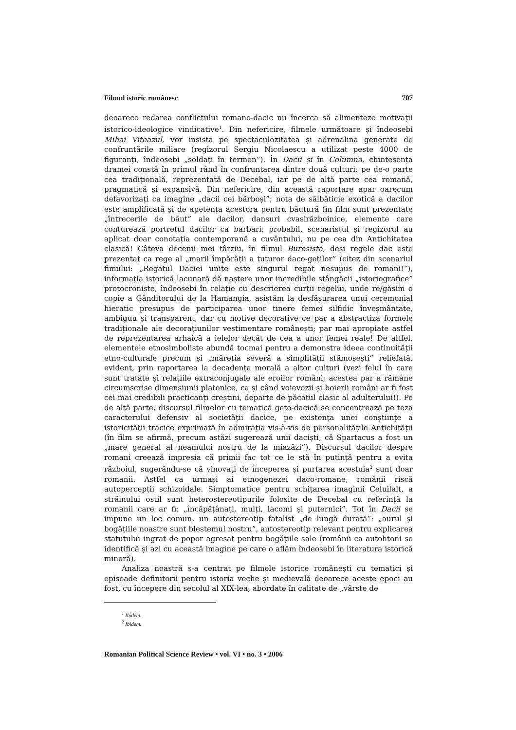Filmul istoric românesc 707
deoarece redarea conflictului romano-dacic nu încerca să alimenteze motivații istorico-ideologice vindicative<sup>1</sup>. Din nefericire, filmele următoare și îndeosebi Mihai Viteazul, vor insista pe spectaculozitatea și adrenalina generate de confruntările miliare (regizorul Sergiu Nicolaescu a utilizat peste 4000 de figuranți, îndeosebi „soldați în termen”). În Dacii și în Columna, chintesența dramei constă în primul rând în confruntarea dintre două culturi: pe de-o parte cea tradițională, reprezentată de Decebal, iar pe de altă parte cea romană, pragmatică și expansivă. Din nefericire, din această raportare apar oarecum defavorizați ca imagine „dacii cei bărboși”; nota de sălbăticie exotică a dacilor este amplificată și de apetența acestora pentru băutură (în film sunt prezentate „întrecerile de băut” ale dacilor, dansuri cvasirăzboinice, elemente care conturează portretul dacilor ca barbari; probabil, scenaristul și regizorul au aplicat doar conotația contemporană a cuvântului, nu pe cea din Antichitatea clasică! Câteva decenii mei târziu, în filmul Buresista, deși regele dac este prezentat ca rege al „marii împărății a tuturor daco-geților” (citez din scenariul fimului: „Regatul Daciei unite este singurul regat nesupus de romani!”), informația istorică lacunară dă naștere unor incredibile stângăcii „istoriografice” protocroniste, îndeosebi în relație cu descrierea curții regelui, unde re/găsim o copie a Gânditorului de la Hamangia, asistăm la desfășurarea unui ceremonial hieratic presupus de participarea unor tinere femei silfidic înveșmântate, ambiguu și transparent, dar cu motive decorative ce par a abstractiza formele tradiționale ale decorațiunilor vestimentare românești; par mai apropiate astfel de reprezentarea arhaică a ielelor decât de cea a unor femei reale! De altfel, elementele etnosimboliste abundă tocmai pentru a demonstra ideea continuității etno-culturale precum și „măreția severă a simplității stămoșești” reliefată, evident, prin raportarea la decadența morală a altor culturi (vezi felul în care sunt tratate și relațiile extraconjugale ale eroilor români; acestea par a rămâne circumscrise dimensiunii platonice, ca și când voievozii și boierii români ar fi fost cei mai credibili practicanți creștini, departe de păcatul clasic al adulterului!). Pe de altă parte, discursul filmelor cu tematică geto-dacică se concentrează pe teza caracterului defensiv al societății dacice, pe existența unei conștiințe a istoricității tracice exprimată în admirația vis-à-vis de personalitățile Antichității (în film se afirmă, precum astăzi sugerează unii daciști, că Spartacus a fost un „mare general al neamului nostru de la miazăzi”). Discursul dacilor despre romani creează impresia că primii fac tot ce le stă în putință pentru a evita războiul, sugerându-se că vinovați de începerea și purtarea acestuia<sup>2</sup> sunt doar romanii. Astfel ca urmași ai etnogenezei daco-romane, românii riscă autopercepții schizoidale. Simptomatice pentru schițarea imaginii Celuilalt, a străinului ostil sunt heterostereotipurile folosite de Decebal cu referință la romanii care ar fi: „încăpățânați, mulți, lacomi și puternici”. Tot în Dacii se impune un loc comun, un autostereotip fatalist „de lungă durată”: „aurul și bogățiile noastre sunt blestemul nostru”, autostereotip relevant pentru explicarea statutului ingrat de popor agresat pentru bogățiile sale (românii ca autohtoni se identifică și azi cu această imagine pe care o aflăm îndeosebi în literatura istorică minoră).
Analiza noastră s-a centrat pe filmele istorice românești cu tematici și episoade definitorii pentru istoria veche și medievală deoarece aceste epoci au fost, cu începere din secolul al XIX-lea, abordate în calitate de „vârste de
<sup>1</sup> Ibidem.
<sup>2</sup> Ibidem.
Romanian Political Science Review • vol. VI • no. 3 • 2006